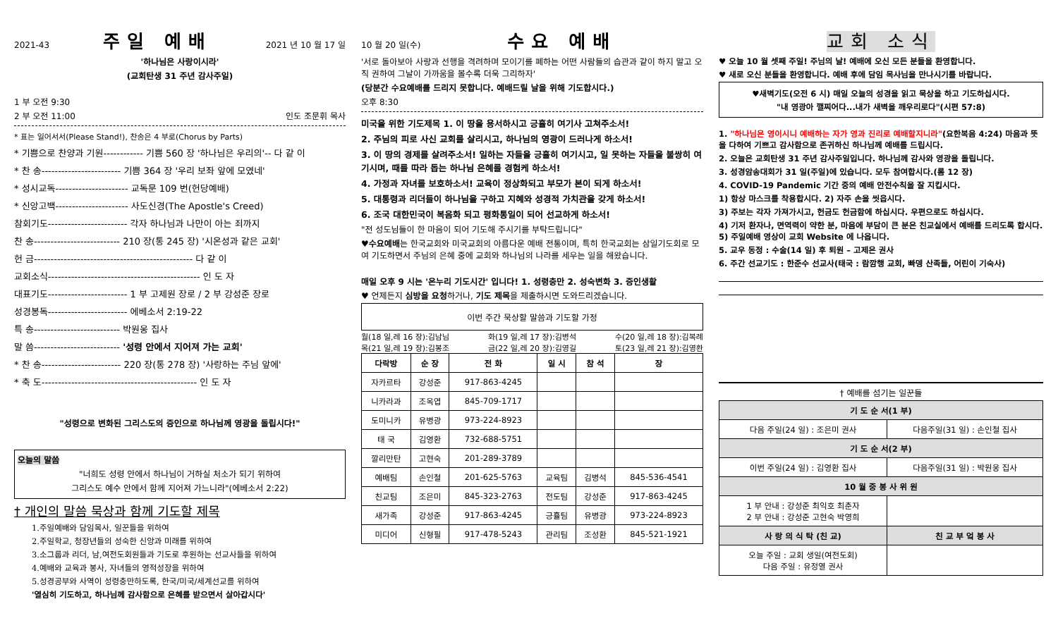2021-43
주일 예배
2021 년 10 월 17 일
'하나님은 사랑이시라'
(교회탄생 31 주년 감사주일)
1 부 오전 9:30
2 부 오전 11:00 인도 조문휘 목사
* 표는 일어서서(Please Stand!), 찬송은 4 부로(Chorus by Parts)
* 기쁨으로 찬양과 기원------------ 기쁨 560 장 '하나님은 우리의'-- 다 같 이
* 찬 송------------------------ 기쁨 364 장 '우리 보좌 앞에 모였네'
* 성시교독---------------------- 교독문 109 번(헌당예배)
* 신앙고백---------------------- 사도신경(The Apostle's Creed)
참회기도------------------------ 각자 하나님과 나만이 아는 죄까지
찬 송-------------------------- 210 장(통 245 장) '시온성과 같은 교회'
헌 금------------------------------------------------ 다 같 이
교회소식---------------------------------------------- 인 도 자
대표기도------------------------ 1 부 고제원 장로 / 2 부 강성준 장로
성경봉독------------------------ 에베소서 2:19-22
특 송-------------------------- 박원웅 집사
말 씀-------------------------- '성령 안에서 지어져 가는 교회'
* 찬 송------------------------ 220 장(통 278 장) '사랑하는 주님 앞에'
* 축 도----------------------------------------------- 인 도 자
"성령으로 변화된 그리스도의 증인으로 하나님께 영광을 돌립시다!"
오늘의 말씀
"너희도 성령 안에서 하나님이 거하실 처소가 되기 위하여
그리스도 예수 안에서 함께 지어져 가느니라"(에베소서 2:22)
† 개인의 말씀 묵상과 함께 기도할 제목
1.주일예배와 담임목사, 일꾼들을 위하여
2.주일학교, 청장년들의 성숙한 신앙과 미래를 위하여
3.소그룹과 리더, 남,여전도회원들과 기도로 후원하는 선교사들을 위하여
4.예배와 교육과 봉사, 자녀들의 영적성장을 위하여
5.성경공부와 사역이 성령충만하도록, 한국/미국/세계선교를 위하여
'열심히 기도하고, 하나님께 감사함으로 은혜를 받으면서 살아갑시다'
10 월 20 일(수)
수요 예배
'서로 돌아보아 사랑과 선행을 격려하며 모이기를 폐하는 어떤 사람들의 습관과 같이 하지 말고 오직 권하여 그날이 가까움을 볼수록 더욱 그리하자'
(당분간 수요예배를 드리지 못합니다. 예배드릴 날을 위해 기도합시다.)
오후 8:30
미국을 위한 기도제목 1. 이 땅을 용서하시고 긍휼히 여기사 고쳐주소서!
2. 주님의 피로 사신 교회를 살리시고, 하나님의 영광이 드러나게 하소서!
3. 이 땅의 경제를 살려주소서! 일하는 자들을 긍휼히 여기시고, 일 못하는 자들을 불쌍히 여기시며, 때를 따라 돕는 하나님 은혜를 경험케 하소서!
4. 가정과 자녀를 보호하소서! 교육이 정상화되고 부모가 본이 되게 하소서!
5. 대통령과 리더들이 하나님을 구하고 지혜와 성경적 가치관을 갖게 하소서!
6. 조국 대한민국이 복음화 되고 평화통일이 되어 선교하게 하소서!
"전 성도님들이 한 마음이 되어 기도해 주시기를 부탁드립니다"
♥수요예배는 한국교회와 미국교회의 아름다운 예배 전통이며, 특히 한국교회는 삼일기도회로 모여 기도하면서 주님의 은혜 중에 교회와 하나님의 나라를 세우는 일을 해왔습니다.
매일 오후 9 시는 '온누리 기도시간' 입니다! 1. 성령충만 2. 성숙변화 3. 증인생활
♥ 언제든지 심방을 요청하거나, 기도 제목을 제출하시면 도와드리겠습니다.
이번 주간 묵상할 말씀과 기도할 가정
월(18 일,레 16 장):김남님 화(19 일,레 17 장):김병석 수(20 일,레 18 장):김복례
목(21 일,레 19 장):김봉조 금(22 일,레 20 장):김영길 토(23 일,레 21 장):김영환
| 다락방 | 순 장 | 전 화 | 일 시 | 참 석 | 장 |
| --- | --- | --- | --- | --- | --- |
| 자카르타 | 강성준 | 917-863-4245 | | | |
| 니카라과 | 조옥엽 | 845-709-1717 | | | |
| 도미니카 | 유병광 | 973-224-8923 | | | |
| 태 국 | 김영환 | 732-688-5751 | | | |
| 깔리만탄 | 고현숙 | 201-289-3789 | | | |
| 예배팀 | 손인철 | 201-625-5763 | 교육팀 | 김병석 | 845-536-4541 |
| 친교팀 | 조은미 | 845-323-2763 | 전도팀 | 강성준 | 917-863-4245 |
| 새가족 | 강성준 | 917-863-4245 | 긍휼팀 | 유병광 | 973-224-8923 |
| 미디어 | 신형필 | 917-478-5243 | 관리팀 | 조성환 | 845-521-1921 |
교회 소식
♥ 오늘 10 월 셋째 주일! 주님의 날! 예배에 오신 모든 분들을 환영합니다.
♥ 새로 오신 분들을 환영합니다. 예배 후에 담임 목사님을 만나시기를 바랍니다.
♥새벽기도(오전 6 시) 매일 오늘의 성경을 읽고 묵상을 하고 기도하십시다.
"내 영광아 깰찌어다...내가 새벽을 깨우리로다"(시편 57:8)
1. "하나님은 영이시니 예배하는 자가 영과 진리로 예배할지니라"(요한복음 4:24) 마음과 뜻을 다하여 기쁘고 감사함으로 존귀하신 하나님께 예배를 드립시다.
2. 오늘은 교회탄생 31 주년 감사주일입니다. 하나님께 감사와 영광을 돌립니다.
3. 성경암송대회가 31 일(주일)에 있습니다. 모두 참여합시다.(롬 12 장)
4. COVID-19 Pandemic 기간 중의 예배 안전수칙을 잘 지킵시다.
1) 항상 마스크를 착용합시다. 2) 자주 손을 씻읍시다.
3) 주보는 각자 가져가시고, 헌금도 헌금함에 하십시다. 우편으로도 하십시다.
4) 기저 환자나, 면역력이 약한 분, 마음에 부담이 큰 분은 친교실에서 예배를 드리도록 합시다. 5) 주일예배 영상이 교회 Website 에 나옵니다.
5. 교우 동정 : 수술(14 일) 후 퇴원 – 고제은 권사
6. 주간 선교기도 : 한준수 선교사(태국 : 람깜행 교회, 빠뎅 산족들, 어린이 기숙사)
† 예배를 섬기는 일꾼들
| 기 도 순 서(1 부) | |
| --- | --- |
| 다음 주일(24 일) : 조은미 권사 | 다음주일(31 일) : 손인철 집사 |
| 기 도 순 서(2 부) | |
| 이번 주일(24 일) : 김영환 집사 | 다음주일(31 일) : 박원웅 집사 |
| 10 월 중 봉 사 위 원 | |
| 1 부 안내 : 강성준 최익호 최춘자 2 부 안내 : 강성준 고현숙 박영희 | |
| 사 랑 의 식 탁 (친 교) | 친 교 부 엌 봉 사 |
| 오늘 주일 : 교회 생일(여전도회) 다음 주일 : 유정열 권사 | |